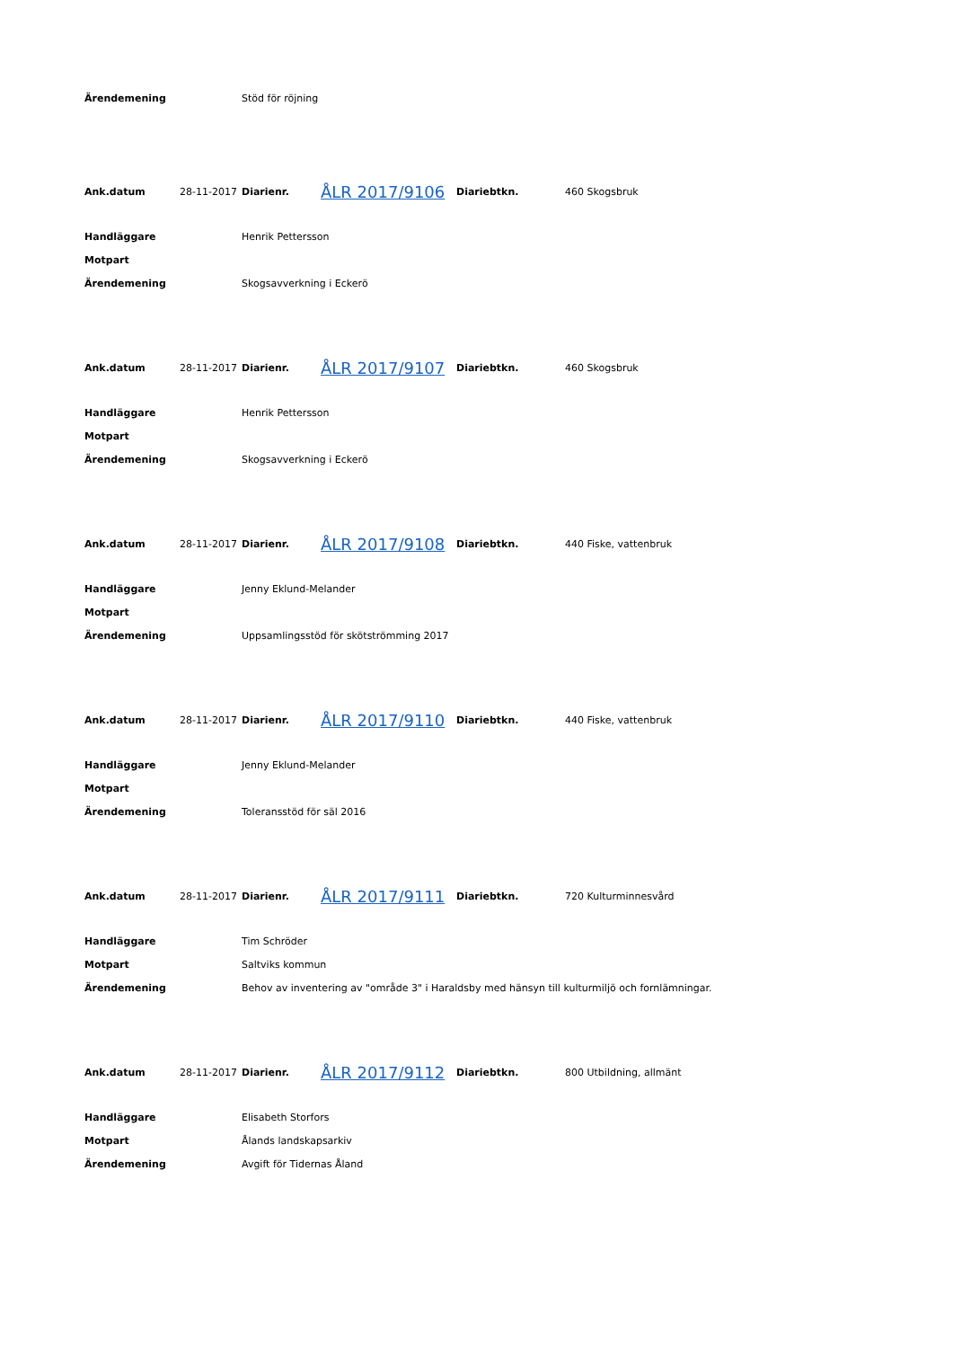| Ärendemening | Stöd för röjning |
| Ank.datum | 28-11-2017 | Diarienr. | ÅLR 2017/9106 | Diariebtkn. | 460 Skogsbruk |
| Handläggare | Henrik Pettersson |
| Motpart | |
| Ärendemening | Skogsavverkning i Eckerö |
| Ank.datum | 28-11-2017 | Diarienr. | ÅLR 2017/9107 | Diariebtkn. | 460 Skogsbruk |
| Handläggare | Henrik Pettersson |
| Motpart | |
| Ärendemening | Skogsavverkning i Eckerö |
| Ank.datum | 28-11-2017 | Diarienr. | ÅLR 2017/9108 | Diariebtkn. | 440 Fiske, vattenbruk |
| Handläggare | Jenny Eklund-Melander |
| Motpart | |
| Ärendemening | Uppsamlingsstöd för skötströmming 2017 |
| Ank.datum | 28-11-2017 | Diarienr. | ÅLR 2017/9110 | Diariebtkn. | 440 Fiske, vattenbruk |
| Handläggare | Jenny Eklund-Melander |
| Motpart | |
| Ärendemening | Toleransstöd för säl 2016 |
| Ank.datum | 28-11-2017 | Diarienr. | ÅLR 2017/9111 | Diariebtkn. | 720 Kulturminnesvård |
| Handläggare | Tim Schröder |
| Motpart | Saltviks kommun |
| Ärendemening | Behov av inventering av "område 3" i Haraldsby med hänsyn till kulturmiljö och fornlämningar. |
| Ank.datum | 28-11-2017 | Diarienr. | ÅLR 2017/9112 | Diariebtkn. | 800 Utbildning, allmänt |
| Handläggare | Elisabeth Storfors |
| Motpart | Ålands landskapsarkiv |
| Ärendemening | Avgift för Tidernas Åland |